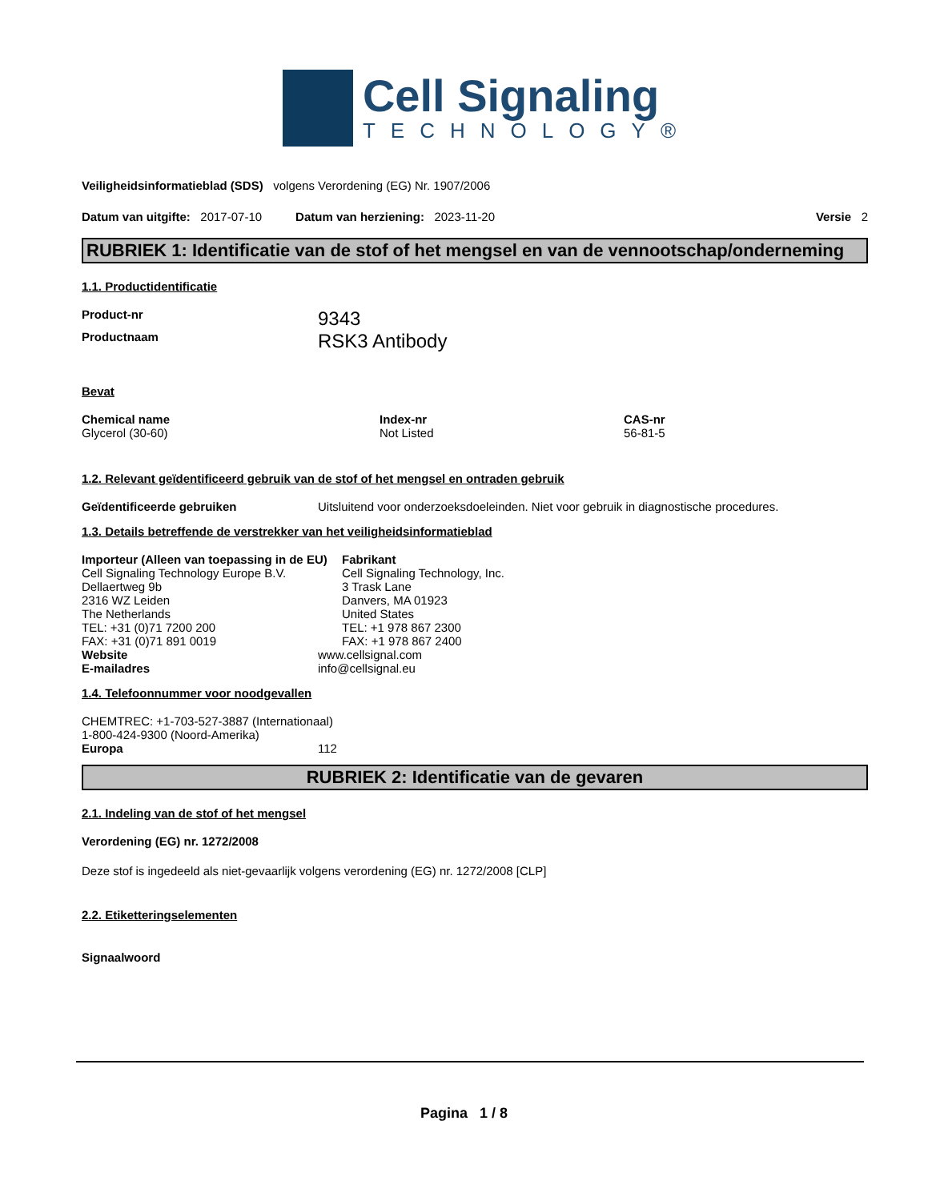Cell Signaling
TECHNOLOGY®
Veiligheidsinformatieblad (SDS) volgens Verordening (EG) Nr. 1907/2006
Datum van uitgifte: 2017-07-10 Datum van herziening: 2023-11-20 Versie 2
RUBRIEK 1: Identificatie van de stof of het mengsel en van de vennootschap/onderneming
1.1. Productidentificatie
Product-nr
9343
Productnaam
RSK3 Antibody
Bevat
Chemical name
Glycerol (30-60)
Index-nr
Not Listed
CAS-nr
56-81-5
1.2. Relevant geïdentificeerd gebruik van de stof of het mengsel en ontraden gebruik
Geïdentificeerde gebruiken Uitsluitend voor onderzoeksdoeleinden. Niet voor gebruik in diagnostische procedures.
1.3. Details betreffende de verstrekker van het veiligheidsinformatieblad
Importeur (Alleen van toepassing in de EU)
Cell Signaling Technology Europe B.V.
Dellaertweg 9b
2316 WZ Leiden
The Netherlands
TEL: +31 (0)71 7200 200
FAX: +31 (0)71 891 0019
Fabrikant
Cell Signaling Technology, Inc.
3 Trask Lane
Danvers, MA 01923
United States
TEL: +1 978 867 2300
FAX: +1 978 867 2400
Website www.cellsignal.com
E-mailadres info@cellsignal.eu
1.4. Telefoonnummer voor noodgevallen
CHEMTREC: +1-703-527-3887 (Internationaal)
1-800-424-9300 (Noord-Amerika)
Europa 112
RUBRIEK 2: Identificatie van de gevaren
2.1. Indeling van de stof of het mengsel
Verordening (EG) nr. 1272/2008
Deze stof is ingedeeld als niet-gevaarlijk volgens verordening (EG) nr. 1272/2008 [CLP]
2.2. Etiketteringselementen
Signaalwoord
Pagina 1 / 8